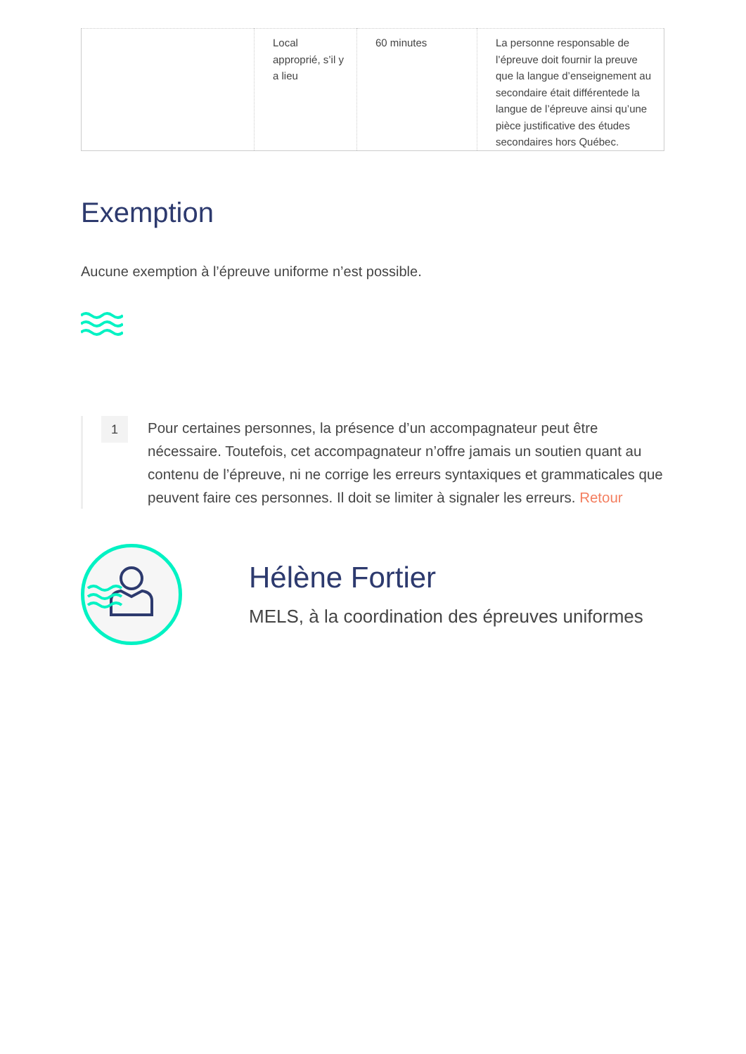| | Local approprié, s’il y a lieu | 60 minutes | La personne responsable de l’épreuve doit fournir la preuve que la langue d’enseignement au secondaire était différentede la langue de l’épreuve ainsi qu’une pièce justificative des études secondaires hors Québec. |
Exemption
Aucune exemption à l’épreuve uniforme n’est possible.
1
Pour certaines personnes, la présence d’un accompagnateur peut être nécessaire. Toutefois, cet accompagnateur n’offre jamais un soutien quant au contenu de l’épreuve, ni ne corrige les erreurs syntaxiques et grammaticales que peuvent faire ces personnes. Il doit se limiter à signaler les erreurs. Retour
Hélène Fortier
MELS, à la coordination des épreuves uniformes